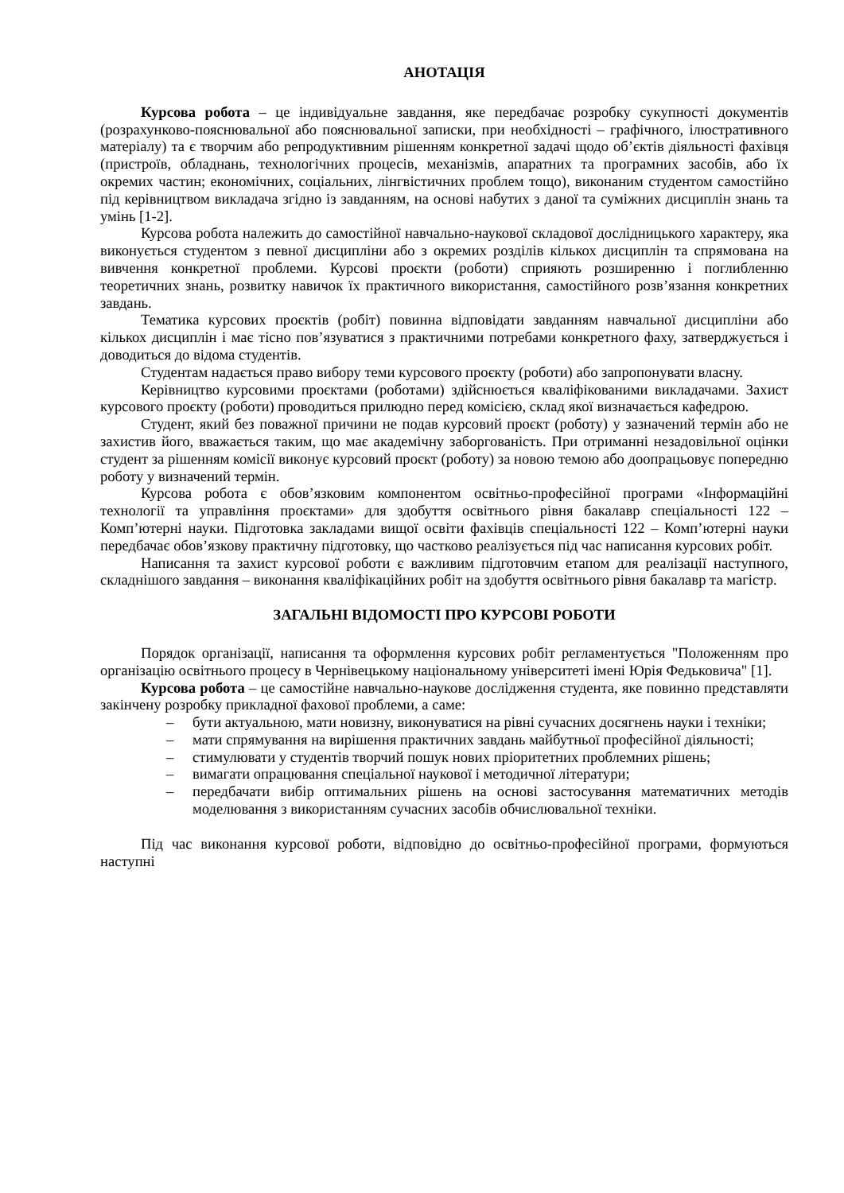АНОТАЦІЯ
Курсова робота – це індивідуальне завдання, яке передбачає розробку сукупності документів (розрахунково-пояснювальної або пояснювальної записки, при необхідності – графічного, ілюстративного матеріалу) та є творчим або репродуктивним рішенням конкретної задачі щодо об’єктів діяльності фахівця (пристроїв, обладнань, технологічних процесів, механізмів, апаратних та програмних засобів, або їх окремих частин; економічних, соціальних, лінгвістичних проблем тощо), виконаним студентом самостійно під керівництвом викладача згідно із завданням, на основі набутих з даної та суміжних дисциплін знань та умінь [1-2].
Курсова робота належить до самостійної навчально-наукової складової дослідницького характеру, яка виконується студентом з певної дисципліни або з окремих розділів кількох дисциплін та спрямована на вивчення конкретної проблеми. Курсові проєкти (роботи) сприяють розширенню і поглибленню теоретичних знань, розвитку навичок їх практичного використання, самостійного розв’язання конкретних завдань.
Тематика курсових проєктів (робіт) повинна відповідати завданням навчальної дисципліни або кількох дисциплін і має тісно пов’язуватися з практичними потребами конкретного фаху, затверджується і доводиться до відома студентів.
Студентам надається право вибору теми курсового проєкту (роботи) або запропонувати власну.
Керівництво курсовими проєктами (роботами) здійснюється кваліфікованими викладачами. Захист курсового проєкту (роботи) проводиться прилюдно перед комісією, склад якої визначається кафедрою.
Студент, який без поважної причини не подав курсовий проєкт (роботу) у зазначений термін або не захистив його, вважається таким, що має академічну заборгованість. При отриманні незадовільної оцінки студент за рішенням комісії виконує курсовий проєкт (роботу) за новою темою або доопрацьовує попередню роботу у визначений термін.
Курсова робота є обов’язковим компонентом освітньо-професійної програми «Інформаційні технології та управління проєктами» для здобуття освітнього рівня бакалавр спеціальності 122 – Комп’ютерні науки. Підготовка закладами вищої освіти фахівців спеціальності 122 – Комп’ютерні науки передбачає обов’язкову практичну підготовку, що частково реалізується під час написання курсових робіт.
Написання та захист курсової роботи є важливим підготовчим етапом для реалізації наступного, складнішого завдання – виконання кваліфікаційних робіт на здобуття освітнього рівня бакалавр та магістр.
ЗАГАЛЬНІ ВІДОМОСТІ ПРО КУРСОВІ РОБОТИ
Порядок організації, написання та оформлення курсових робіт регламентується "Положенням про організацію освітнього процесу в Чернівецькому національному університеті імені Юрія Федьковича" [1].
Курсова робота – це самостійне навчально-наукове дослідження студента, яке повинно представляти закінчену розробку прикладної фахової проблеми, а саме:
– бути актуальною, мати новизну, виконуватися на рівні сучасних досягнень науки і техніки;
– мати спрямування на вирішення практичних завдань майбутньої професійної діяльності;
– стимулювати у студентів творчий пошук нових пріоритетних проблемних рішень;
– вимагати опрацювання спеціальної наукової і методичної літератури;
– передбачати вибір оптимальних рішень на основі застосування математичних методів моделювання з використанням сучасних засобів обчислювальної техніки.
Під час виконання курсової роботи, відповідно до освітньо-професійної програми, формуються наступні